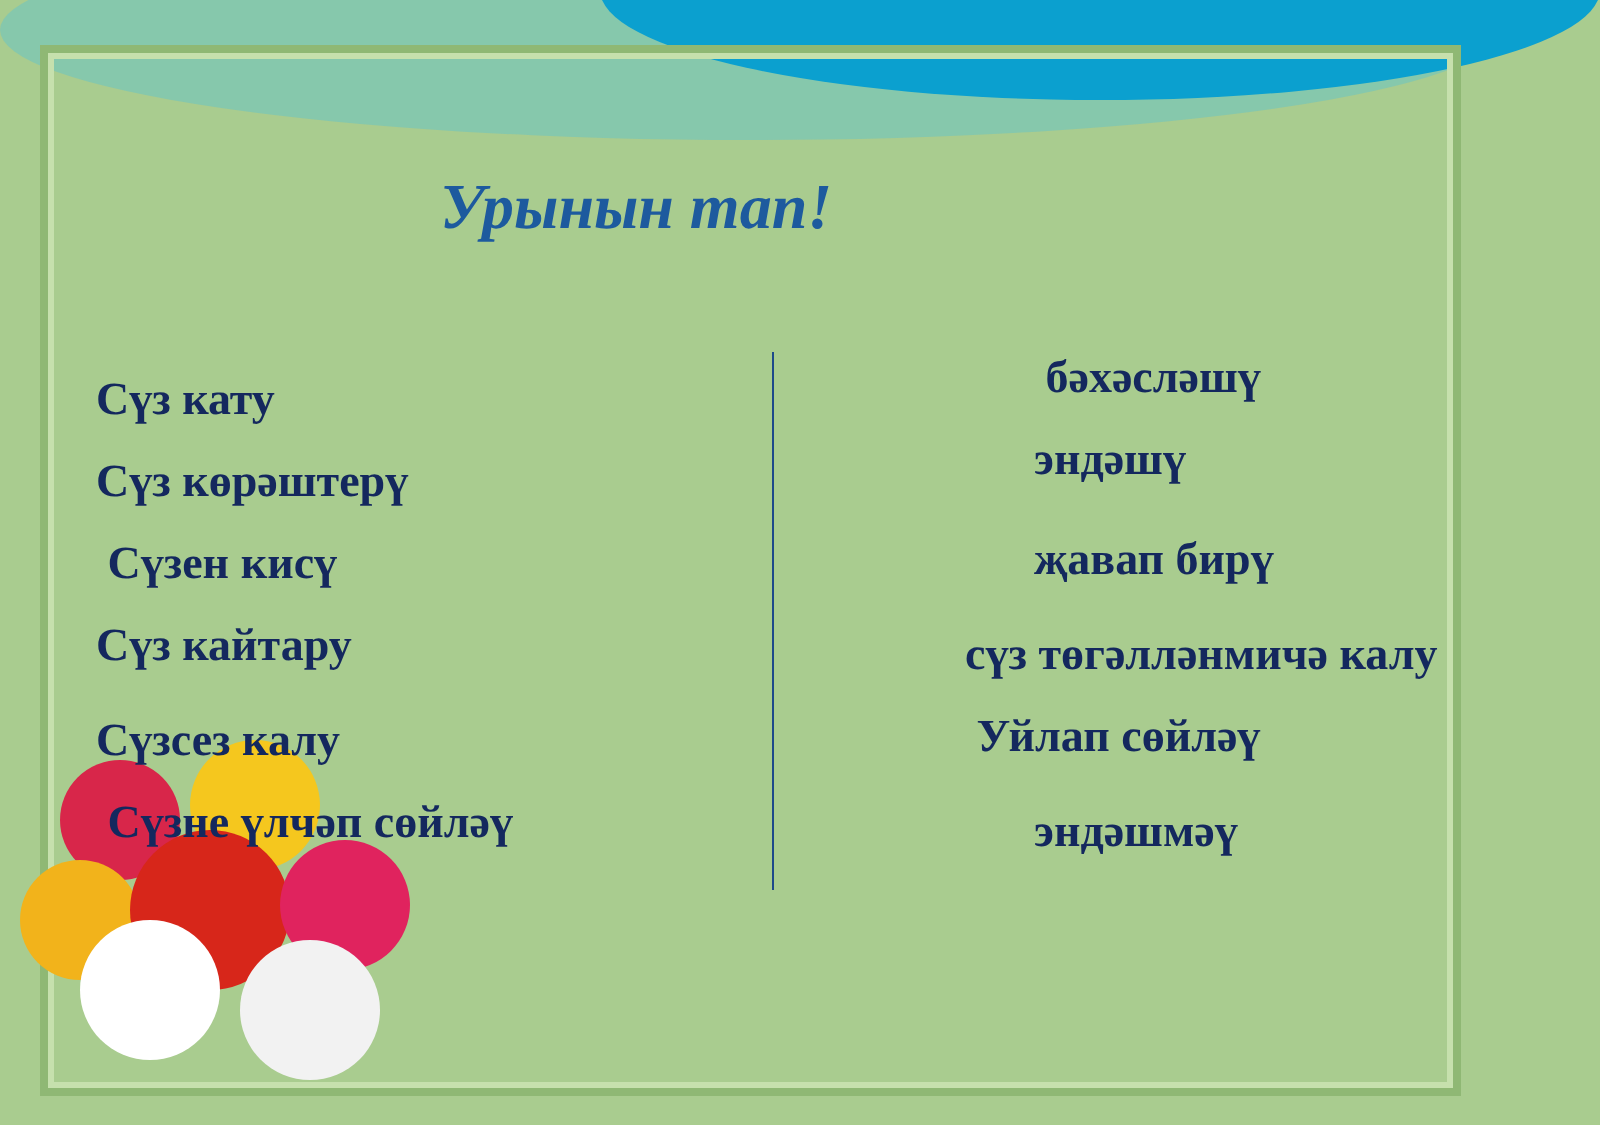Урынын тап!
Сүз кату
Сүз көрәштерү
Сүзен кисү
Сүз кайтару
Сүзсез калу
Сүзне үлчәп сөйләү
бәхәсләшү
эндәшү
җавап бирү
сүз төгәлләнмичә калу
Уйлап сөйләү
эндәшмәү